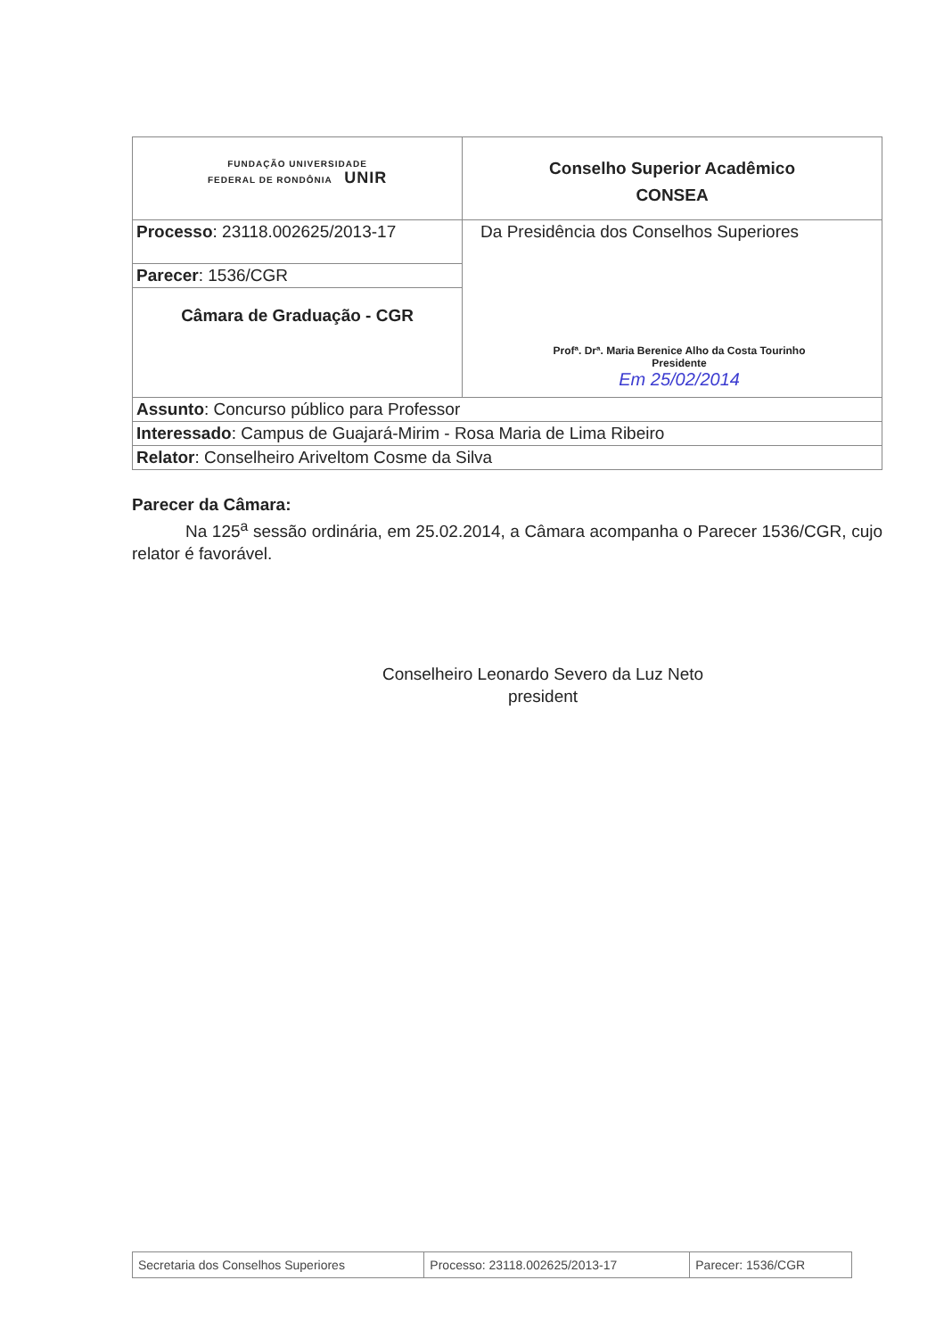| FUNDAÇÃO UNIVERSIDADE FEDERAL DE RONDÔNIA UNIR | Conselho Superior Acadêmico CONSEA |
| Processo : 23118.002625/2013-17 | Da Presidência dos Conselhos Superiores Profª. Drª. Maria Berenice Alho da Costa Tourinho Presidente Em 25/02/2014 |
| Parecer : 1536/CGR | |
| Câmara de Graduação - CGR | |
| Assunto : Concurso público para Professor | |
| Interessado : Campus de Guajará-Mirim - Rosa Maria de Lima Ribeiro | |
| Relator : Conselheiro Ariveltom Cosme da Silva | |
Parecer da Câmara:
Na 125<sup>a</sup> sessão ordinária, em 25.02.2014, a Câmara acompanha o Parecer 1536/CGR, cujo relator é favorável.
Conselheiro Leonardo Severo da Luz Neto
president
| Secretaria dos Conselhos Superiores | Processo: 23118.002625/2013-17 | Parecer: 1536/CGR |